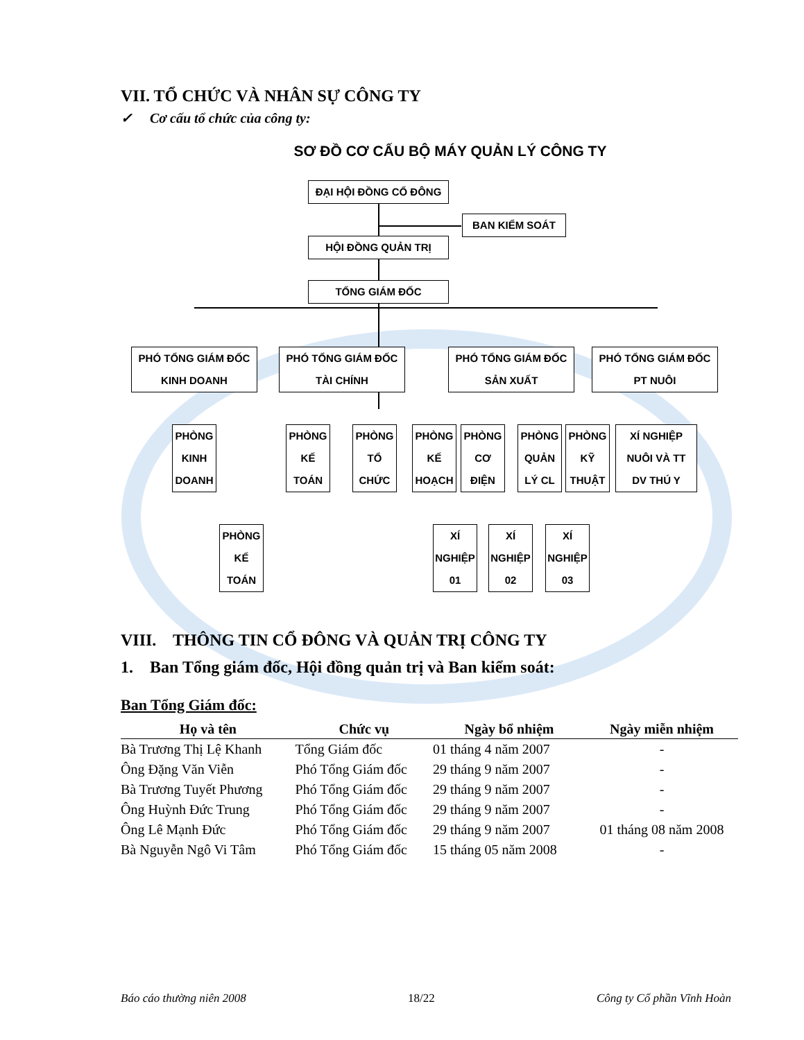VII. TỔ CHỨC VÀ NHÂN SỰ CÔNG TY
✓ Cơ cấu tổ chức của công ty:
SƠ ĐỒ CƠ CẤU BỘ MÁY QUẢN LÝ CÔNG TY
ĐẠI HỘI ĐỒNG CỔ ĐÔNG
BAN KIỂM SOÁT
HỘI ĐỒNG QUẢN TRỊ
TỔNG GIÁM ĐỐC
PHÓ TỔNG GIÁM ĐỐC
KINH DOANH
PHÓ TỔNG GIÁM ĐỐC
TÀI CHÍNH
PHÓ TỔNG GIÁM ĐỐC
SẢN XUẤT
PHÓ TỔNG GIÁM ĐỐC
PT NUÔI
PHÒNG
KINH
DOANH
PHÒNG
KẾ
TOÁN
PHÒNG
TỔ
CHỨC
PHÒNG
KẾ
HOẠCH
PHÒNG
CƠ
ĐIỆN
PHÒNG
QUẢN
LÝ CL
PHÒNG
KỸ
THUẬT
XÍ NGHIỆP
NUÔI VÀ TT
DV THÚ Y
PHÒNG
KẾ
TOÁN
XÍ
NGHIỆP
01
XÍ
NGHIỆP
02
XÍ
NGHIỆP
03
VIII. THÔNG TIN CỔ ĐÔNG VÀ QUẢN TRỊ CÔNG TY
1. Ban Tổng giám đốc, Hội đồng quản trị và Ban kiểm soát:
Ban Tổng Giám đốc:
| Họ và tên | Chức vụ | Ngày bổ nhiệm | Ngày miễn nhiệm |
| --- | --- | --- | --- |
| Bà Trương Thị Lệ Khanh | Tổng Giám đốc | 01 tháng 4 năm 2007 | - |
| Ông Đặng Văn Viễn | Phó Tổng Giám đốc | 29 tháng 9 năm 2007 | - |
| Bà Trương Tuyết Phương | Phó Tổng Giám đốc | 29 tháng 9 năm 2007 | - |
| Ông Huỳnh Đức Trung | Phó Tổng Giám đốc | 29 tháng 9 năm 2007 | - |
| Ông Lê Mạnh Đức | Phó Tổng Giám đốc | 29 tháng 9 năm 2007 | 01 tháng 08 năm 2008 |
| Bà Nguyễn Ngô Vi Tâm | Phó Tổng Giám đốc | 15 tháng 05 năm 2008 | - |
Báo cáo thường niên 2008 18/22 Công ty Cổ phần Vĩnh Hoàn